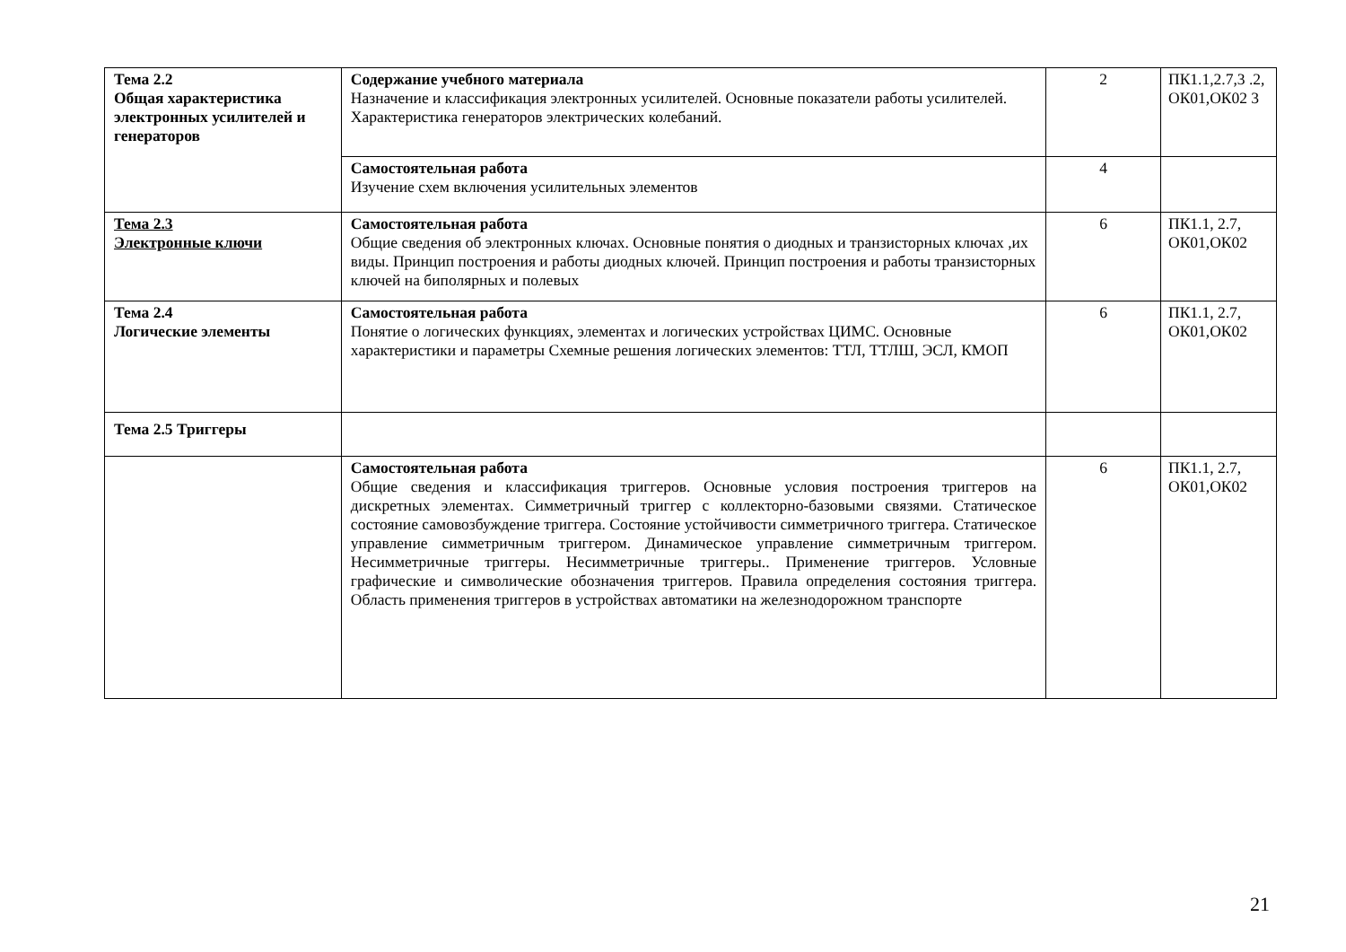| Тема 2.2 Общая характеристика электронных усилителей и генераторов | Содержание учебного материала Назначение и классификация электронных усилителей. Основные показатели работы усилителей. Характеристика генераторов электрических колебаний. | 2 | ПК1.1,2.7,3 .2, ОК01,ОК02 3 |
| | Самостоятельная работа Изучение схем включения усилительных элементов | 4 | |
| Тема 2.3 Электронные ключи | Самостоятельная работа Общие сведения об электронных ключах. Основные понятия о диодных и транзисторных ключах ,их виды. Принцип построения и работы диодных ключей. Принцип построения и работы транзисторных ключей на биполярных и полевых | 6 | ПК1.1, 2.7, ОК01,ОК02 |
| Тема 2.4 Логические элементы | Самостоятельная работа Понятие о логических функциях, элементах и логических устройствах ЦИМС. Основные характеристики и параметры Схемные решения логических элементов: ТТЛ, ТТЛШ, ЭСЛ, КМОП | 6 | ПК1.1, 2.7, ОК01,ОК02 |
| Тема 2.5 Триггеры | | | |
| | Самостоятельная работа Общие сведения и классификация триггеров. Основные условия построения триггеров на дискретных элементах. Симметричный триггер с коллекторно-базовыми связями. Статическое состояние самовозбуждение триггера. Состояние устойчивости симметричного триггера. Статическое управление симметричным триггером. Динамическое управление симметричным триггером. Несимметричные триггеры. Несимметричные триггеры.. Применение триггеров. Условные графические и символические обозначения триггеров. Правила определения состояния триггера. Область применения триггеров в устройствах автоматики на железнодорожном транспорте | 6 | ПК1.1, 2.7, ОК01,ОК02 |
21